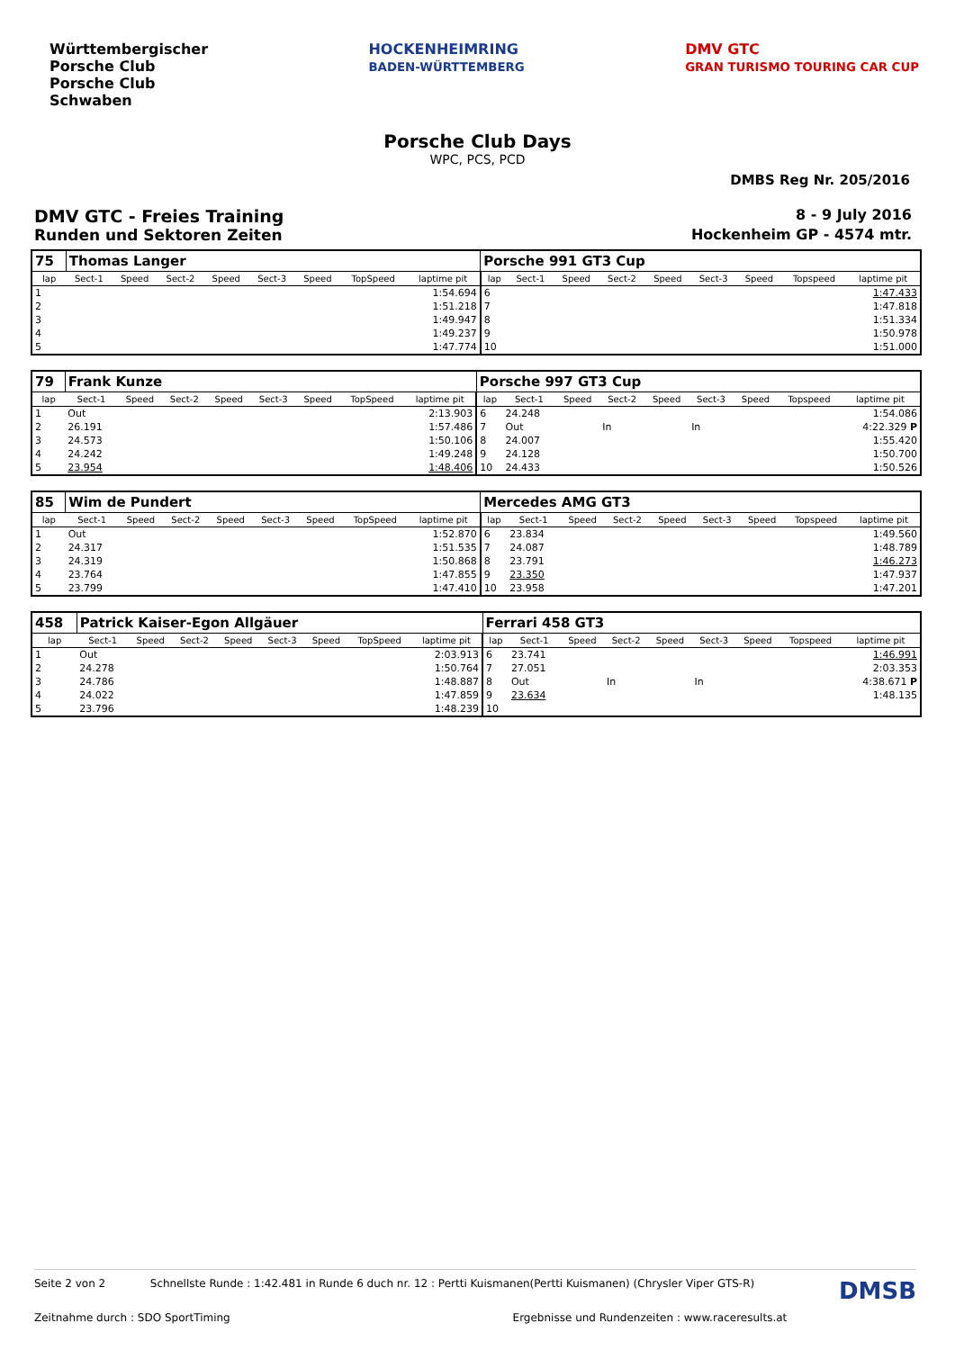Württembergischer
Porsche Club
Porsche Club
Schwaben
HOCKENHEIMRING
BADEN-WÜRTTEMBERG
DMV GTC
GRAN TURISMO TOURING CAR CUP
Porsche Club Days
WPC, PCS, PCD
DMBS Reg Nr. 205/2016
DMV GTC - Freies Training 8 - 9 July 2016
Runden und Sektoren Zeiten Hockenheim GP - 4574 mtr.
| 75 | Thomas Langer | | | | | | | | Porsche 991 GT3 Cup | | | | | | | | |
| lap | Sect-1 | Speed | Sect-2 | Speed | Sect-3 | Speed | TopSpeed | laptime pit | lap | Sect-1 | Speed | Sect-2 | Speed | Sect-3 | Speed | Topspeed | laptime pit |
| 1 | | | | | | | | 1:54.694 | 6 | | | | | | | | 1:47.433 |
| 2 | | | | | | | | 1:51.218 | 7 | | | | | | | | 1:47.818 |
| 3 | | | | | | | | 1:49.947 | 8 | | | | | | | | 1:51.334 |
| 4 | | | | | | | | 1:49.237 | 9 | | | | | | | | 1:50.978 |
| 5 | | | | | | | | 1:47.774 | 10 | | | | | | | | 1:51.000 |
| 79 | Frank Kunze | | | | | | | | Porsche 997 GT3 Cup | | | | | | | | |
| lap | Sect-1 | Speed | Sect-2 | Speed | Sect-3 | Speed | TopSpeed | laptime pit | lap | Sect-1 | Speed | Sect-2 | Speed | Sect-3 | Speed | Topspeed | laptime pit |
| 1 | Out | | | | | | | 2:13.903 | 6 | 24.248 | | | | | | | 1:54.086 |
| 2 | 26.191 | | | | | | | 1:57.486 | 7 | Out | | In | | In | | | 4:22.329 P |
| 3 | 24.573 | | | | | | | 1:50.106 | 8 | 24.007 | | | | | | | 1:55.420 |
| 4 | 24.242 | | | | | | | 1:49.248 | 9 | 24.128 | | | | | | | 1:50.700 |
| 5 | 23.954 | | | | | | | 1:48.406 | 10 | 24.433 | | | | | | | 1:50.526 |
| 85 | Wim de Pundert | | | | | | | | Mercedes AMG GT3 | | | | | | | | |
| lap | Sect-1 | Speed | Sect-2 | Speed | Sect-3 | Speed | TopSpeed | laptime pit | lap | Sect-1 | Speed | Sect-2 | Speed | Sect-3 | Speed | Topspeed | laptime pit |
| 1 | Out | | | | | | | 1:52.870 | 6 | 23.834 | | | | | | | 1:49.560 |
| 2 | 24.317 | | | | | | | 1:51.535 | 7 | 24.087 | | | | | | | 1:48.789 |
| 3 | 24.319 | | | | | | | 1:50.868 | 8 | 23.791 | | | | | | | 1:46.273 |
| 4 | 23.764 | | | | | | | 1:47.855 | 9 | 23.350 | | | | | | | 1:47.937 |
| 5 | 23.799 | | | | | | | 1:47.410 | 10 | 23.958 | | | | | | | 1:47.201 |
| 458 | Patrick Kaiser-Egon Allgäuer | | | | | | | | Ferrari 458 GT3 | | | | | | | | |
| lap | Sect-1 | Speed | Sect-2 | Speed | Sect-3 | Speed | TopSpeed | laptime pit | lap | Sect-1 | Speed | Sect-2 | Speed | Sect-3 | Speed | Topspeed | laptime pit |
| 1 | Out | | | | | | | 2:03.913 | 6 | 23.741 | | | | | | | 1:46.991 |
| 2 | 24.278 | | | | | | | 1:50.764 | 7 | 27.051 | | | | | | | 2:03.353 |
| 3 | 24.786 | | | | | | | 1:48.887 | 8 | Out | | In | | In | | | 4:38.671 P |
| 4 | 24.022 | | | | | | | 1:47.859 | 9 | 23.634 | | | | | | | 1:48.135 |
| 5 | 23.796 | | | | | | | 1:48.239 | 10 | | | | | | | | |
Seite 2 von 2 Schnellste Runde : 1:42.481 in Runde 6 duch nr. 12 : Pertti Kuismanen(Pertti Kuismanen) (Chrysler Viper GTS-R) DMSB
Zeitnahme durch : SDO SportTiming Ergebnisse und Rundenzeiten : www.raceresults.at